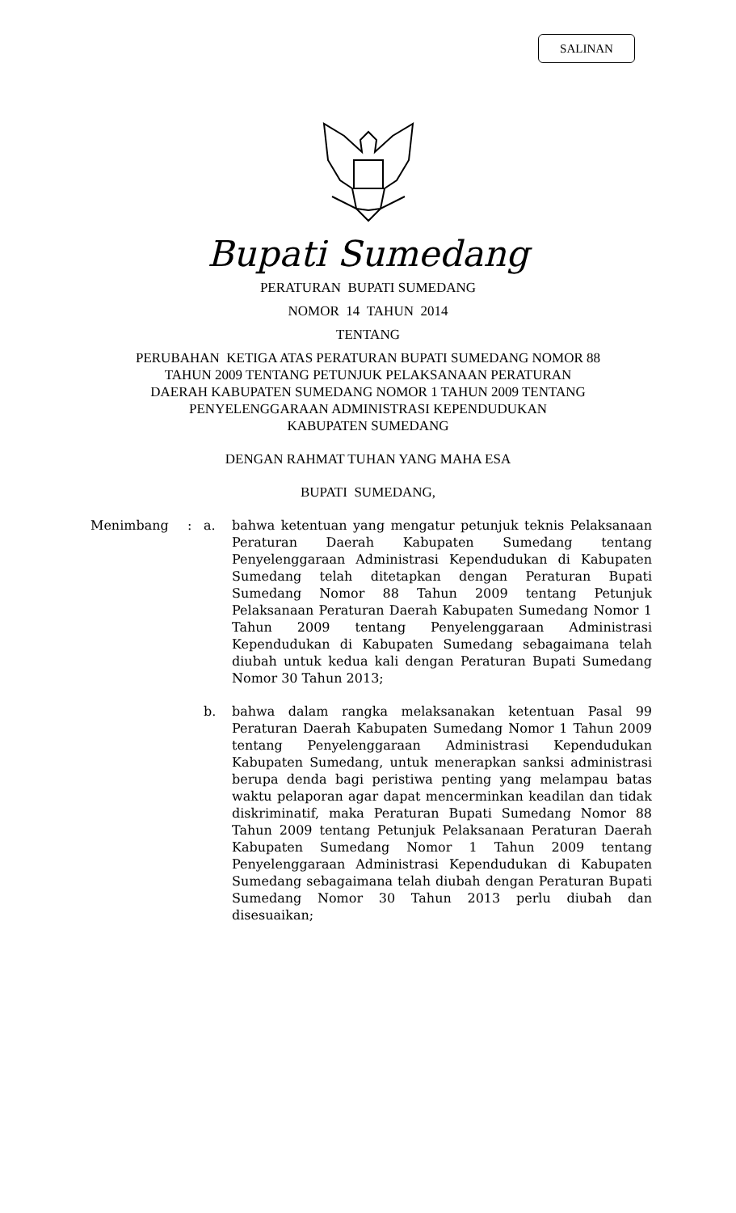SALINAN
Bupati Sumedang
PERATURAN BUPATI SUMEDANG
NOMOR 14 TAHUN 2014
TENTANG
PERUBAHAN KETIGA ATAS PERATURAN BUPATI SUMEDANG NOMOR 88
TAHUN 2009 TENTANG PETUNJUK PELAKSANAAN PERATURAN
DAERAH KABUPATEN SUMEDANG NOMOR 1 TAHUN 2009 TENTANG
PENYELENGGARAAN ADMINISTRASI KEPENDUDUKAN
KABUPATEN SUMEDANG
DENGAN RAHMAT TUHAN YANG MAHA ESA
BUPATI SUMEDANG,
Menimbang : a. bahwa ketentuan yang mengatur petunjuk teknis Pelaksanaan Peraturan Daerah Kabupaten Sumedang tentang Penyelenggaraan Administrasi Kependudukan di Kabupaten Sumedang telah ditetapkan dengan Peraturan Bupati Sumedang Nomor 88 Tahun 2009 tentang Petunjuk Pelaksanaan Peraturan Daerah Kabupaten Sumedang Nomor 1 Tahun 2009 tentang Penyelenggaraan Administrasi Kependudukan di Kabupaten Sumedang sebagaimana telah diubah untuk kedua kali dengan Peraturan Bupati Sumedang Nomor 30 Tahun 2013;
b. bahwa dalam rangka melaksanakan ketentuan Pasal 99 Peraturan Daerah Kabupaten Sumedang Nomor 1 Tahun 2009 tentang Penyelenggaraan Administrasi Kependudukan Kabupaten Sumedang, untuk menerapkan sanksi administrasi berupa denda bagi peristiwa penting yang melampau batas waktu pelaporan agar dapat mencerminkan keadilan dan tidak diskriminatif, maka Peraturan Bupati Sumedang Nomor 88 Tahun 2009 tentang Petunjuk Pelaksanaan Peraturan Daerah Kabupaten Sumedang Nomor 1 Tahun 2009 tentang Penyelenggaraan Administrasi Kependudukan di Kabupaten Sumedang sebagaimana telah diubah dengan Peraturan Bupati Sumedang Nomor 30 Tahun 2013 perlu diubah dan disesuaikan;